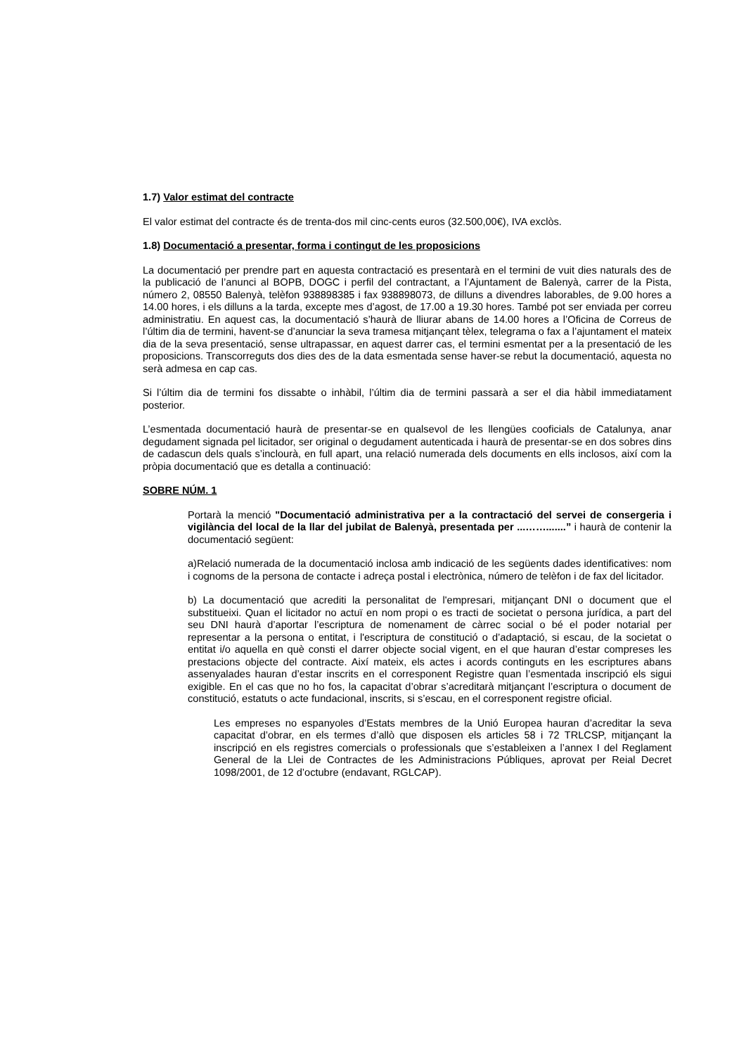1.7) Valor estimat del contracte
El valor estimat del contracte és de trenta-dos mil cinc-cents euros (32.500,00€), IVA exclòs.
1.8) Documentació a presentar, forma i contingut de les proposicions
La documentació per prendre part en aquesta contractació es presentarà en el termini de vuit dies naturals des de la publicació de l’anunci al BOPB, DOGC i perfil del contractant, a l’Ajuntament de Balenyà, carrer de la Pista, número 2, 08550 Balenyà, telèfon 938898385 i fax 938898073, de dilluns a divendres laborables, de 9.00 hores a 14.00 hores, i els dilluns a la tarda, excepte mes d’agost, de 17.00 a 19.30 hores. També pot ser enviada per correu administratiu. En aquest cas, la documentació s’haurà de lliurar abans de 14.00 hores a l’Oficina de Correus de l’últim dia de termini, havent-se d’anunciar la seva tramesa mitjançant tèlex, telegrama o fax a l’ajuntament el mateix dia de la seva presentació, sense ultrapassar, en aquest darrer cas, el termini esmentat per a la presentació de les proposicions. Transcorreguts dos dies des de la data esmentada sense haver-se rebut la documentació, aquesta no serà admesa en cap cas.
Si l’últim dia de termini fos dissabte o inhàbil, l’últim dia de termini passarà a ser el dia hàbil immediatament posterior.
L’esmentada documentació haurà de presentar-se en qualsevol de les llengües cooficials de Catalunya, anar degudament signada pel licitador, ser original o degudament autenticada i haurà de presentar-se en dos sobres dins de cadascun dels quals s’inclourà, en full apart, una relació numerada dels documents en ells inclosos, així com la pròpia documentació que es detalla a continuació:
SOBRE NÚM. 1
Portarà la menció "Documentació administrativa per a la contractació del servei de consergeria i vigilància del local de la llar del jubilat de Balenyà, presentada per ...…….......” i haurà de contenir la documentació següent:
a)Relació numerada de la documentació inclosa amb indicació de les següents dades identificatives: nom i cognoms de la persona de contacte i adreça postal i electrònica, número de telèfon i de fax del licitador.
b) La documentació que acrediti la personalitat de l'empresari, mitjançant DNI o document que el substitueixi. Quan el licitador no actuï en nom propi o es tracti de societat o persona jurídica, a part del seu DNI haurà d’aportar l’escriptura de nomenament de càrrec social o bé el poder notarial per representar a la persona o entitat, i l'escriptura de constitució o d’adaptació, si escau, de la societat o entitat i/o aquella en què consti el darrer objecte social vigent, en el que hauran d’estar compreses les prestacions objecte del contracte. Així mateix, els actes i acords continguts en les escriptures abans assenyalades hauran d’estar inscrits en el corresponent Registre quan l’esmentada inscripció els sigui exigible. En el cas que no ho fos, la capacitat d’obrar s’acreditarà mitjançant l’escriptura o document de constitució, estatuts o acte fundacional, inscrits, si s’escau, en el corresponent registre oficial.
Les empreses no espanyoles d’Estats membres de la Unió Europea hauran d’acreditar la seva capacitat d’obrar, en els termes d’allò que disposen els articles 58 i 72 TRLCSP, mitjançant la inscripció en els registres comercials o professionals que s’estableixen a l’annex I del Reglament General de la Llei de Contractes de les Administracions Públiques, aprovat per Reial Decret 1098/2001, de 12 d’octubre (endavant, RGLCAP).